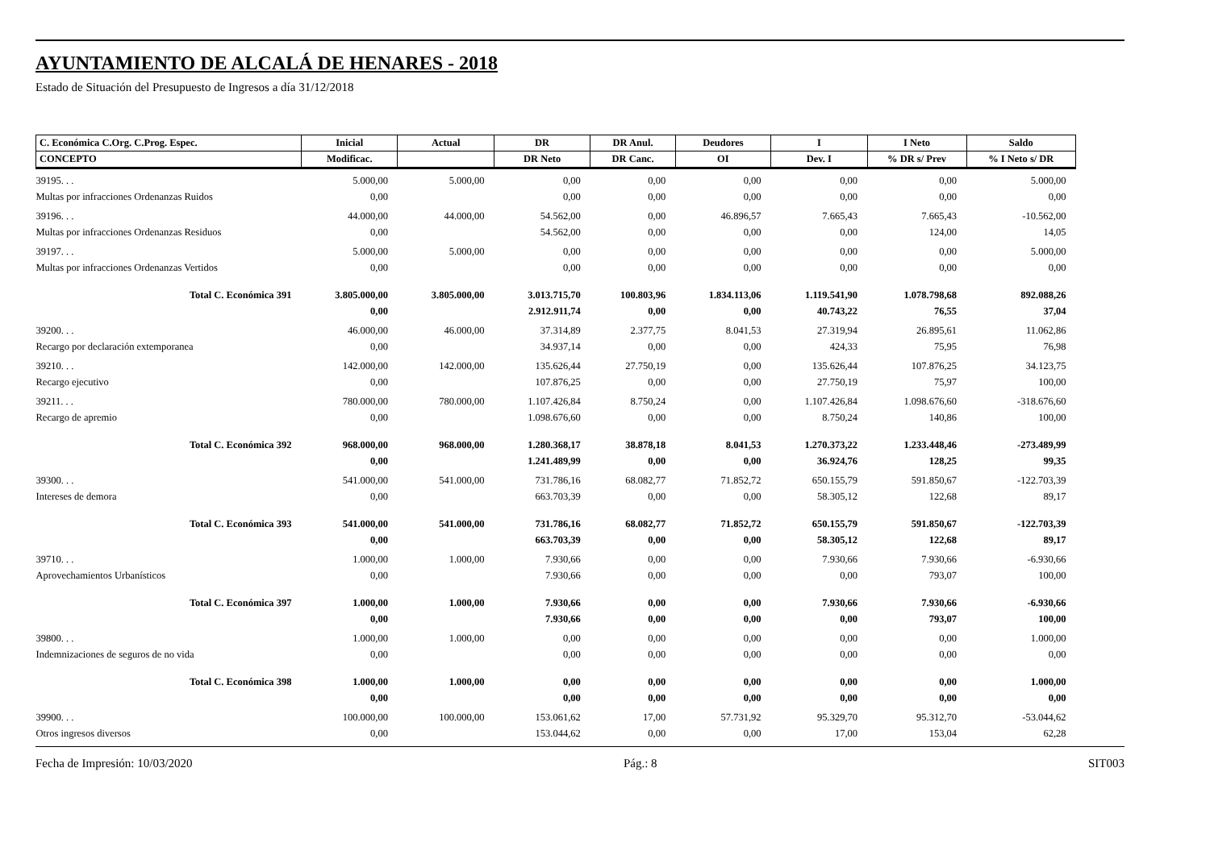AYUNTAMIENTO DE ALCALÁ DE HENARES - 2018
Estado de Situación del Presupuesto de Ingresos a día 31/12/2018
| C. Económica C.Org. C.Prog. Espec. | Inicial | Actual | DR | DR Anul. | Deudores | I | I Neto | Saldo |
| --- | --- | --- | --- | --- | --- | --- | --- | --- |
| CONCEPTO | Modificac. | | DR Neto | DR Canc. | OI | Dev. I | % DR s/ Prev | % I Neto s/ DR |
| 39195. . . | 5.000,00 | 5.000,00 | 0,00 | 0,00 | 0,00 | 0,00 | 0,00 | 5.000,00 |
| Multas por infracciones Ordenanzas Ruidos | 0,00 | | 0,00 | 0,00 | 0,00 | 0,00 | 0,00 | 0,00 |
| 39196. . . | 44.000,00 | 44.000,00 | 54.562,00 | 0,00 | 46.896,57 | 7.665,43 | 7.665,43 | -10.562,00 |
| Multas por infracciones Ordenanzas Residuos | 0,00 | | 54.562,00 | 0,00 | 0,00 | 0,00 | 124,00 | 14,05 |
| 39197. . . | 5.000,00 | 5.000,00 | 0,00 | 0,00 | 0,00 | 0,00 | 0,00 | 5.000,00 |
| Multas por infracciones Ordenanzas Vertidos | 0,00 | | 0,00 | 0,00 | 0,00 | 0,00 | 0,00 | 0,00 |
| Total C. Económica 391 | 3.805.000,00 | 3.805.000,00 | 3.013.715,70 | 100.803,96 | 1.834.113,06 | 1.119.541,90 | 1.078.798,68 | 892.088,26 |
| | 0,00 | | 2.912.911,74 | 0,00 | 0,00 | 40.743,22 | 76,55 | 37,04 |
| 39200. . . | 46.000,00 | 46.000,00 | 37.314,89 | 2.377,75 | 8.041,53 | 27.319,94 | 26.895,61 | 11.062,86 |
| Recargo por declaración extemporanea | 0,00 | | 34.937,14 | 0,00 | 0,00 | 424,33 | 75,95 | 76,98 |
| 39210. . . | 142.000,00 | 142.000,00 | 135.626,44 | 27.750,19 | 0,00 | 135.626,44 | 107.876,25 | 34.123,75 |
| Recargo ejecutivo | 0,00 | | 107.876,25 | 0,00 | 0,00 | 27.750,19 | 75,97 | 100,00 |
| 39211. . . | 780.000,00 | 780.000,00 | 1.107.426,84 | 8.750,24 | 0,00 | 1.107.426,84 | 1.098.676,60 | -318.676,60 |
| Recargo de apremio | 0,00 | | 1.098.676,60 | 0,00 | 0,00 | 8.750,24 | 140,86 | 100,00 |
| Total C. Económica 392 | 968.000,00 | 968.000,00 | 1.280.368,17 | 38.878,18 | 8.041,53 | 1.270.373,22 | 1.233.448,46 | -273.489,99 |
| | 0,00 | | 1.241.489,99 | 0,00 | 0,00 | 36.924,76 | 128,25 | 99,35 |
| 39300. . . | 541.000,00 | 541.000,00 | 731.786,16 | 68.082,77 | 71.852,72 | 650.155,79 | 591.850,67 | -122.703,39 |
| Intereses de demora | 0,00 | | 663.703,39 | 0,00 | 0,00 | 58.305,12 | 122,68 | 89,17 |
| Total C. Económica 393 | 541.000,00 | 541.000,00 | 731.786,16 | 68.082,77 | 71.852,72 | 650.155,79 | 591.850,67 | -122.703,39 |
| | 0,00 | | 663.703,39 | 0,00 | 0,00 | 58.305,12 | 122,68 | 89,17 |
| 39710. . . | 1.000,00 | 1.000,00 | 7.930,66 | 0,00 | 0,00 | 7.930,66 | 7.930,66 | -6.930,66 |
| Aprovechamientos Urbanísticos | 0,00 | | 7.930,66 | 0,00 | 0,00 | 0,00 | 793,07 | 100,00 |
| Total C. Económica 397 | 1.000,00 | 1.000,00 | 7.930,66 | 0,00 | 0,00 | 7.930,66 | 7.930,66 | -6.930,66 |
| | 0,00 | | 7.930,66 | 0,00 | 0,00 | 0,00 | 793,07 | 100,00 |
| 39800. . . | 1.000,00 | 1.000,00 | 0,00 | 0,00 | 0,00 | 0,00 | 0,00 | 1.000,00 |
| Indemnizaciones de seguros de no vida | 0,00 | | 0,00 | 0,00 | 0,00 | 0,00 | 0,00 | 0,00 |
| Total C. Económica 398 | 1.000,00 | 1.000,00 | 0,00 | 0,00 | 0,00 | 0,00 | 0,00 | 1.000,00 |
| | 0,00 | | 0,00 | 0,00 | 0,00 | 0,00 | 0,00 | 0,00 |
| 39900. . . | 100.000,00 | 100.000,00 | 153.061,62 | 17,00 | 57.731,92 | 95.329,70 | 95.312,70 | -53.044,62 |
| Otros ingresos diversos | 0,00 | | 153.044,62 | 0,00 | 0,00 | 17,00 | 153,04 | 62,28 |
Fecha de Impresión: 10/03/2020 Pág.: 8 SIT003